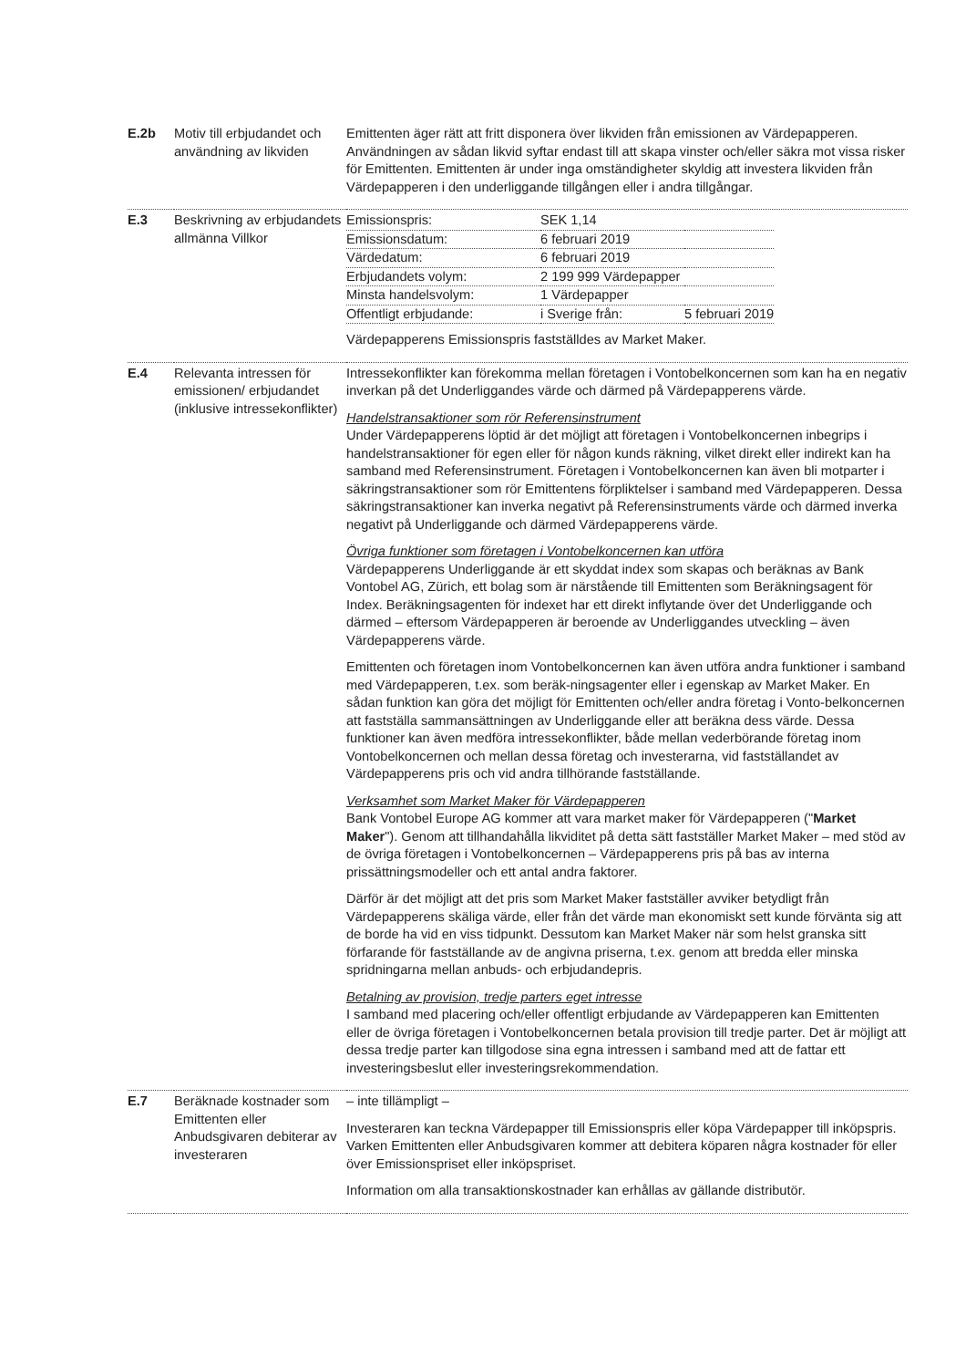| E.2b | Motiv till erbjudandet och användning av likviden | Emittenten äger rätt att fritt disponera över likviden från emissionen av Värdepapperen. Användningen av sådan likvid syftar endast till att skapa vinster och/eller säkra mot vissa risker för Emittenten. Emittenten är under inga omständigheter skyldig att investera likviden från Värdepapperen i den underliggande tillgången eller i andra tillgångar. |
| E.3 | Beskrivning av erbjudandets allmänna Villkor | / Emissionspris: / SEK 1,14 / / / Emissionsdatum: / 6 februari 2019 / / / Värdedatum: / 6 februari 2019 / / / Erbjudandets volym: / 2 199 999 Värdepapper / / / Minsta handelsvolym: / 1 Värdepapper / / / Offentligt erbjudande: / i Sverige från: / 5 februari 2019 / Värdepapperens Emissionspris fastställdes av Market Maker. |
| E.4 | Relevanta intressen för emissionen/ erbjudandet (inklusive intressekonflikter) | Intressekonflikter kan förekomma mellan företagen i Vontobelkoncernen som kan ha en negativ inverkan på det Underliggandes värde och därmed på Värdepapperens värde. Handelstransaktioner som rör Referensinstrument Under Värdepapperens löptid är det möjligt att företagen i Vontobelkoncernen inbegrips i handelstransaktioner för egen eller för någon kunds räkning, vilket direkt eller indirekt kan ha samband med Referensinstrument. Företagen i Vontobelkoncernen kan även bli motparter i säkringstransaktioner som rör Emittentens förpliktelser i samband med Värdepapperen. Dessa säkringstransaktioner kan inverka negativt på Referensinstruments värde och därmed inverka negativt på Underliggande och därmed Värdepapperens värde. Övriga funktioner som företagen i Vontobelkoncernen kan utföra Värdepapperens Underliggande är ett skyddat index som skapas och beräknas av Bank Vontobel AG, Zürich, ett bolag som är närstående till Emittenten som Beräkningsagent för Index. Beräkningsagenten för indexet har ett direkt inflytande över det Underliggande och därmed – eftersom Värdepapperen är beroende av Underliggandes utveckling – även Värdepapperens värde. Emittenten och företagen inom Vontobelkoncernen kan även utföra andra funktioner i samband med Värdepapperen, t.ex. som beräk-ningsagenter eller i egenskap av Market Maker. En sådan funktion kan göra det möjligt för Emittenten och/eller andra företag i Vonto-belkoncernen att fastställa sammansättningen av Underliggande eller att beräkna dess värde. Dessa funktioner kan även medföra intressekonflikter, både mellan vederbörande företag inom Vontobelkoncernen och mellan dessa företag och investerarna, vid fastställandet av Värdepapperens pris och vid andra tillhörande fastställande. Verksamhet som Market Maker för Värdepapperen Bank Vontobel Europe AG kommer att vara market maker för Värdepapperen (" Market Maker "). Genom att tillhandahålla likviditet på detta sätt fastställer Market Maker – med stöd av de övriga företagen i Vontobelkoncernen – Värdepapperens pris på bas av interna prissättningsmodeller och ett antal andra faktorer. Därför är det möjligt att det pris som Market Maker fastställer avviker betydligt från Värdepapperens skäliga värde, eller från det värde man ekonomiskt sett kunde förvänta sig att de borde ha vid en viss tidpunkt. Dessutom kan Market Maker när som helst granska sitt förfarande för fastställande av de angivna priserna, t.ex. genom att bredda eller minska spridningarna mellan anbuds- och erbjudandepris. Betalning av provision, tredje parters eget intresse I samband med placering och/eller offentligt erbjudande av Värdepapperen kan Emittenten eller de övriga företagen i Vontobelkoncernen betala provision till tredje parter. Det är möjligt att dessa tredje parter kan tillgodose sina egna intressen i samband med att de fattar ett investeringsbeslut eller investeringsrekommendation. |
| E.7 | Beräknade kostnader som Emittenten eller Anbudsgivaren debiterar av investeraren | – inte tillämpligt – Investeraren kan teckna Värdepapper till Emissionspris eller köpa Värdepapper till inköpspris. Varken Emittenten eller Anbudsgivaren kommer att debitera köparen några kostnader för eller över Emissionspriset eller inköpspriset. Information om alla transaktionskostnader kan erhållas av gällande distributör. |